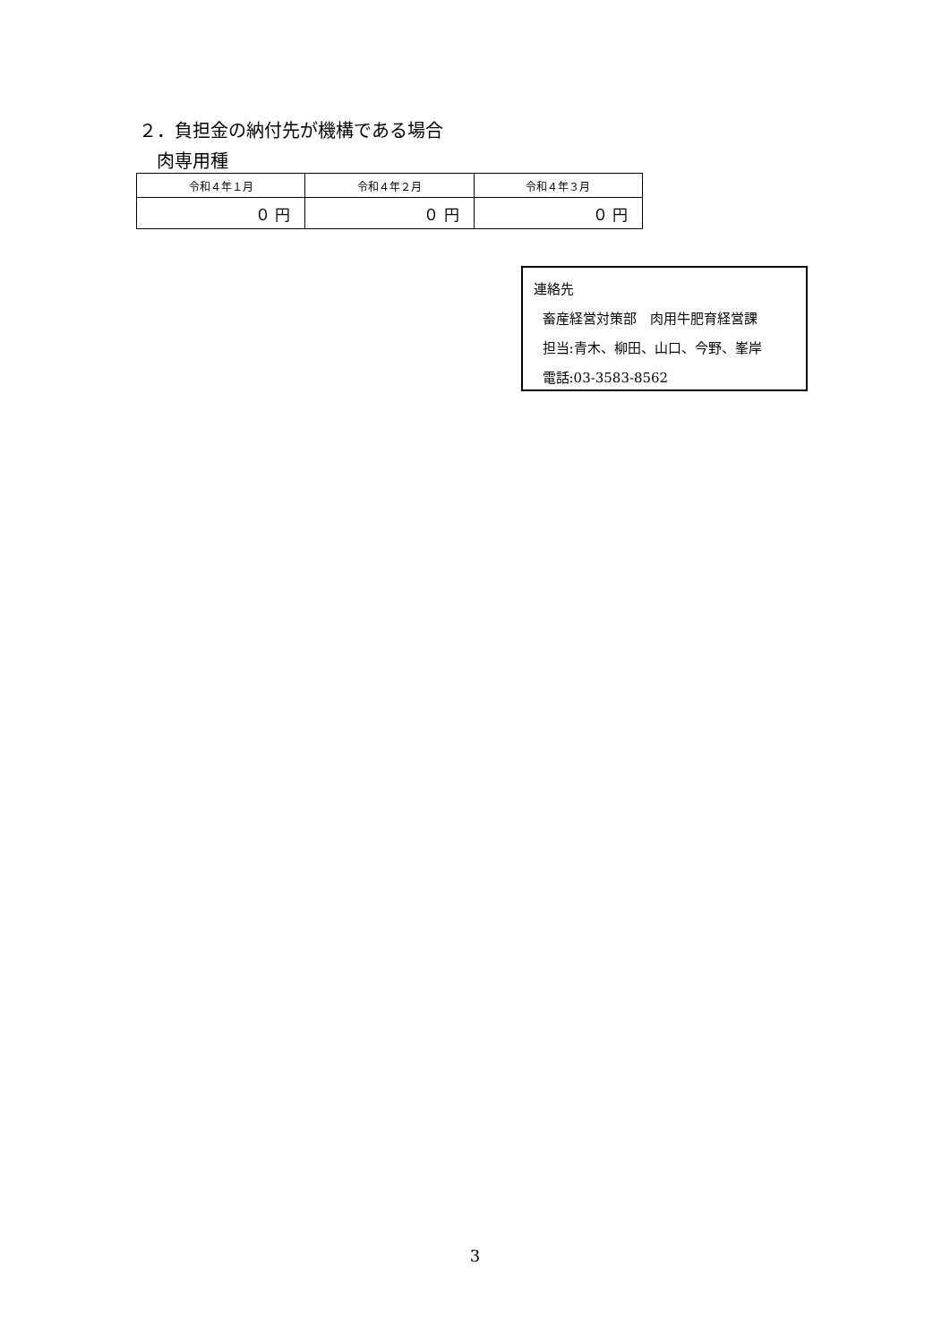２．負担金の納付先が機構である場合
肉専用種
| 令和４年１月 | 令和４年２月 | 令和４年３月 |
| --- | --- | --- |
| ０ 円 | ０ 円 | ０ 円 |
連絡先
畜産経営対策部　肉用牛肥育経営課
担当:青木、柳田、山口、今野、峯岸
電話:03-3583-8562
3